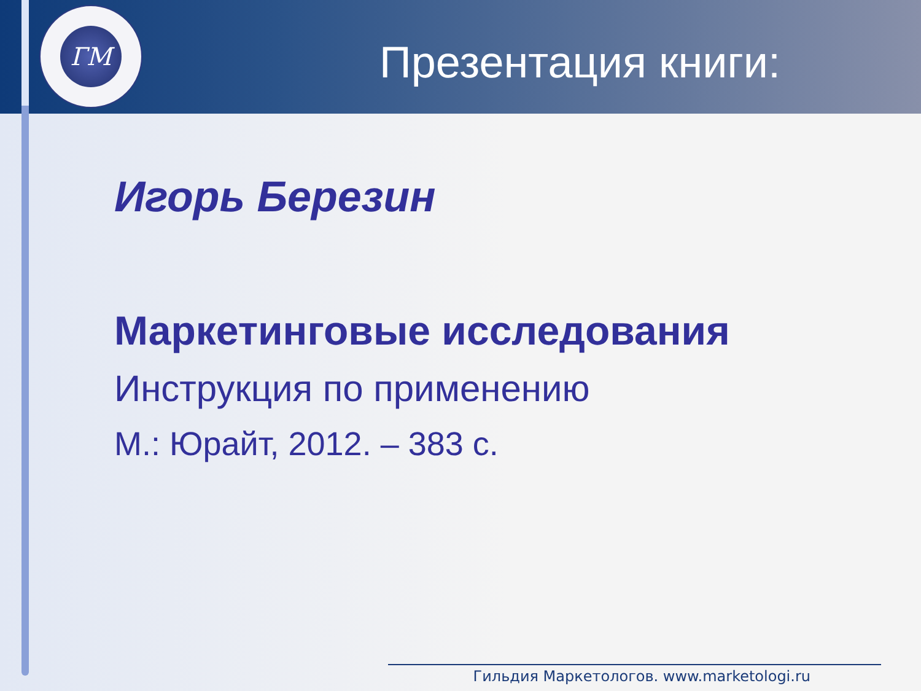ГМ
Презентация книги:
Игорь Березин
Маркетинговые исследования
Инструкция по применению
М.: Юрайт, 2012. – 383 с.
Гильдия Маркетологов. www.marketologi.ru